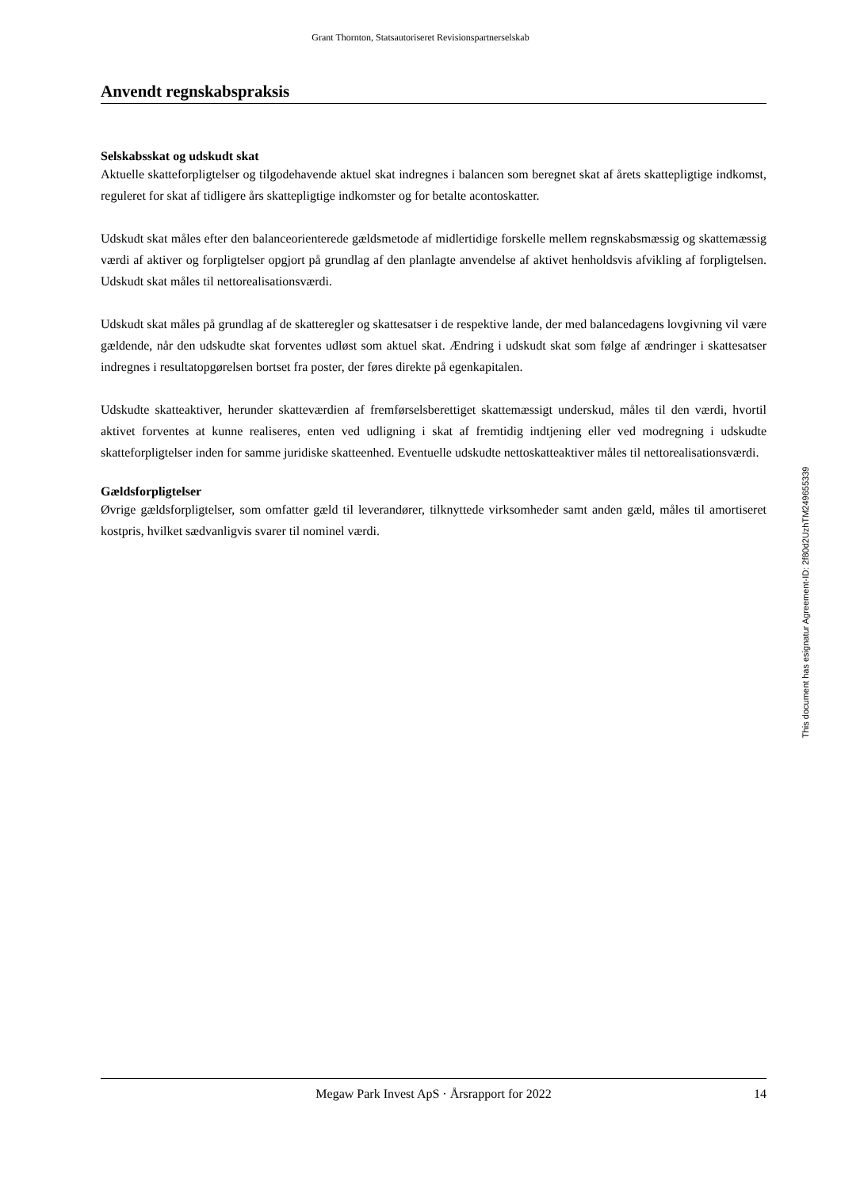Grant Thornton, Statsautoriseret Revisionspartnerselskab
Anvendt regnskabspraksis
Selskabsskat og udskudt skat
Aktuelle skatteforpligtelser og tilgodehavende aktuel skat indregnes i balancen som beregnet skat af årets skattepligtige indkomst, reguleret for skat af tidligere års skattepligtige indkomster og for betalte aconto­skatter.
Udskudt skat måles efter den balanceorienterede gældsmetode af midlertidige forskelle mellem regn­skabsmæssig og skattemæssig værdi af aktiver og forpligtelser opgjort på grundlag af den planlagte an­vendelse af aktivet henholdsvis afvikling af forpligtelsen. Udskudt skat måles til nettorealisationsværdi.
Udskudt skat måles på grundlag af de skatteregler og skattesatser i de respektive lande, der med balance­dagens lovgivning vil være gældende, når den udskudte skat forventes udløst som aktuel skat. Ændring i udskudt skat som følge af ændringer i skattesatser indregnes i resultatopgørelsen bortset fra poster, der føres direkte på egenkapitalen.
Udskudte skatteaktiver, herunder skatteværdien af fremførselsberettiget skattemæssigt underskud, måles til den værdi, hvortil aktivet forventes at kunne realiseres, enten ved udligning i skat af fremtidig indtje­ning eller ved modregning i udskudte skatteforpligtelser inden for samme juridiske skatteenhed. Eventu­elle udskudte nettoskatteaktiver måles til nettorealisationsværdi.
Gældsforpligtelser
Øvrige gældsforpligtelser, som omfatter gæld til leverandører, tilknyttede virksomheder samt anden gæld, måles til amortiseret kostpris, hvilket sædvanligvis svarer til nominel værdi.
This document has esignatur Agreement-ID: 2f80d2UzhTM249655339
Megaw Park Invest ApS · Årsrapport for 2022 14